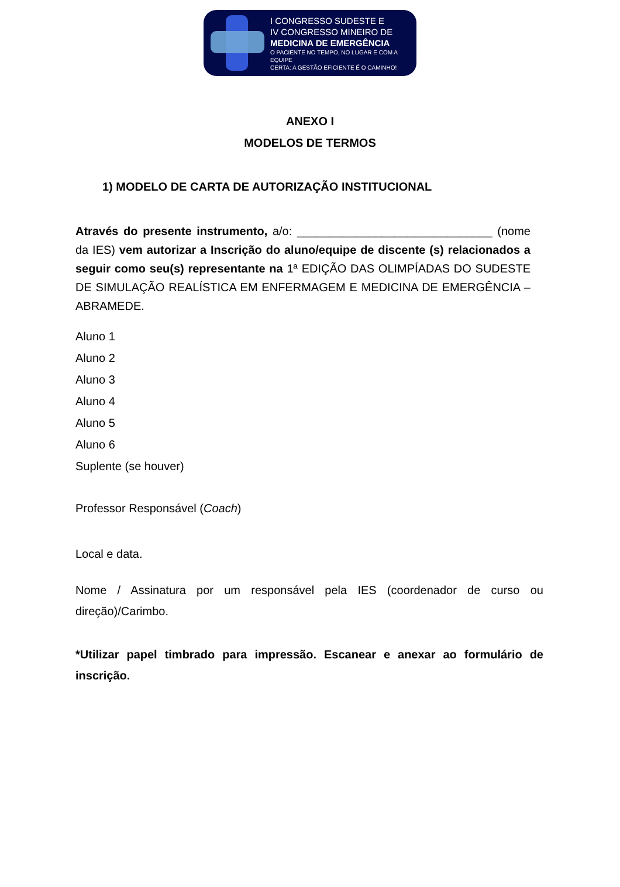I CONGRESSO SUDESTE E
IV CONGRESSO MINEIRO DE
MEDICINA DE EMERGÊNCIA
O PACIENTE NO TEMPO, NO LUGAR E COM A EQUIPE
CERTA: A GESTÃO EFICIENTE É O CAMINHO!
ANEXO I
MODELOS DE TERMOS
1) MODELO DE CARTA DE AUTORIZAÇÃO INSTITUCIONAL
Através do presente instrumento, a/o: ______________________________ (nome da IES) vem autorizar a Inscrição do aluno/equipe de discente (s) relacionados a seguir como seu(s) representante na 1ª EDIÇÃO DAS OLIMPÍADAS DO SUDESTE DE SIMULAÇÃO REALÍSTICA EM ENFERMAGEM E MEDICINA DE EMERGÊNCIA – ABRAMEDE.
Aluno 1
Aluno 2
Aluno 3
Aluno 4
Aluno 5
Aluno 6
Suplente (se houver)
Professor Responsável (Coach)
Local e data.
Nome / Assinatura por um responsável pela IES (coordenador de curso ou direção)/Carimbo.
*Utilizar papel timbrado para impressão. Escanear e anexar ao formulário de inscrição.